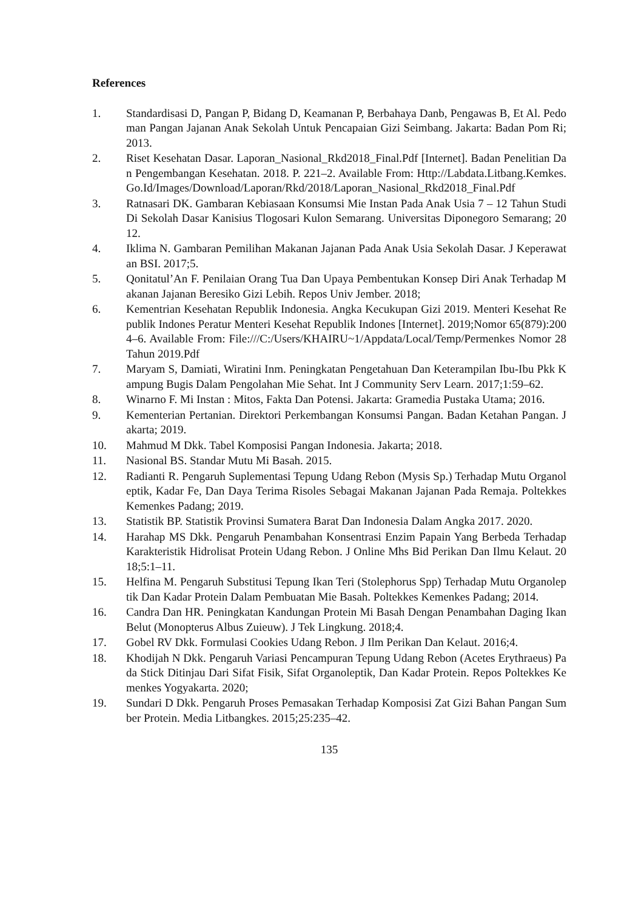References
1. Standardisasi D, Pangan P, Bidang D, Keamanan P, Berbahaya Danb, Pengawas B, Et Al. Pedoman Pangan Jajanan Anak Sekolah Untuk Pencapaian Gizi Seimbang. Jakarta: Badan Pom Ri; 2013.
2. Riset Kesehatan Dasar. Laporan_Nasional_Rkd2018_Final.Pdf [Internet]. Badan Penelitian Dan Pengembangan Kesehatan. 2018. P. 221–2. Available From: Http://Labdata.Litbang.Kemkes.Go.Id/Images/Download/Laporan/Rkd/2018/Laporan_Nasional_Rkd2018_Final.Pdf
3. Ratnasari DK. Gambaran Kebiasaan Konsumsi Mie Instan Pada Anak Usia 7 – 12 Tahun Studi Di Sekolah Dasar Kanisius Tlogosari Kulon Semarang. Universitas Diponegoro Semarang; 2012.
4. Iklima N. Gambaran Pemilihan Makanan Jajanan Pada Anak Usia Sekolah Dasar. J Keperawatan BSI. 2017;5.
5. Qonitatul’An F. Penilaian Orang Tua Dan Upaya Pembentukan Konsep Diri Anak Terhadap Makanan Jajanan Beresiko Gizi Lebih. Repos Univ Jember. 2018;
6. Kementrian Kesehatan Republik Indonesia. Angka Kecukupan Gizi 2019. Menteri Kesehat Republik Indones Peratur Menteri Kesehat Republik Indones [Internet]. 2019;Nomor 65(879):2004–6. Available From: File:///C:/Users/KHAIRU~1/Appdata/Local/Temp/Permenkes Nomor 28 Tahun 2019.Pdf
7. Maryam S, Damiati, Wiratini Inm. Peningkatan Pengetahuan Dan Keterampilan Ibu-Ibu Pkk Kampung Bugis Dalam Pengolahan Mie Sehat. Int J Community Serv Learn. 2017;1:59–62.
8. Winarno F. Mi Instan : Mitos, Fakta Dan Potensi. Jakarta: Gramedia Pustaka Utama; 2016.
9. Kementerian Pertanian. Direktori Perkembangan Konsumsi Pangan. Badan Ketahan Pangan. Jakarta; 2019.
10. Mahmud M Dkk. Tabel Komposisi Pangan Indonesia. Jakarta; 2018.
11. Nasional BS. Standar Mutu Mi Basah. 2015.
12. Radianti R. Pengaruh Suplementasi Tepung Udang Rebon (Mysis Sp.) Terhadap Mutu Organoleptik, Kadar Fe, Dan Daya Terima Risoles Sebagai Makanan Jajanan Pada Remaja. Poltekkes Kemenkes Padang; 2019.
13. Statistik BP. Statistik Provinsi Sumatera Barat Dan Indonesia Dalam Angka 2017. 2020.
14. Harahap MS Dkk. Pengaruh Penambahan Konsentrasi Enzim Papain Yang Berbeda Terhadap Karakteristik Hidrolisat Protein Udang Rebon. J Online Mhs Bid Perikan Dan Ilmu Kelaut. 2018;5:1–11.
15. Helfina M. Pengaruh Substitusi Tepung Ikan Teri (Stolephorus Spp) Terhadap Mutu Organoleptik Dan Kadar Protein Dalam Pembuatan Mie Basah. Poltekkes Kemenkes Padang; 2014.
16. Candra Dan HR. Peningkatan Kandungan Protein Mi Basah Dengan Penambahan Daging Ikan Belut (Monopterus Albus Zuieuw). J Tek Lingkung. 2018;4.
17. Gobel RV Dkk. Formulasi Cookies Udang Rebon. J Ilm Perikan Dan Kelaut. 2016;4.
18. Khodijah N Dkk. Pengaruh Variasi Pencampuran Tepung Udang Rebon (Acetes Erythraeus) Pada Stick Ditinjau Dari Sifat Fisik, Sifat Organoleptik, Dan Kadar Protein. Repos Poltekkes Kemenkes Yogyakarta. 2020;
19. Sundari D Dkk. Pengaruh Proses Pemasakan Terhadap Komposisi Zat Gizi Bahan Pangan Sumber Protein. Media Litbangkes. 2015;25:235–42.
135